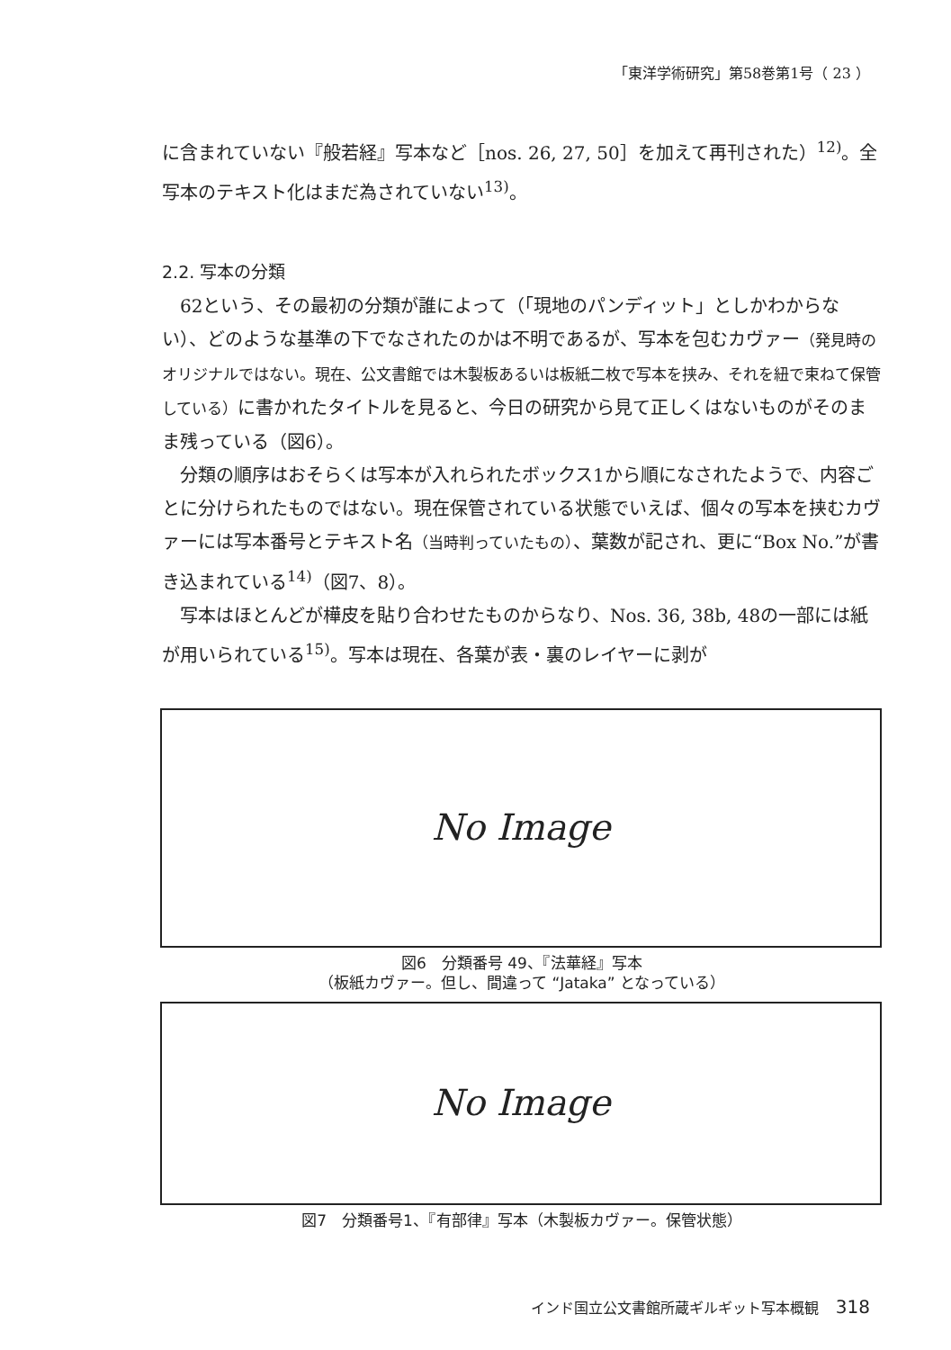「東洋学術研究」第58巻第1号（ 23 ）
に含まれていない『般若経』写本など［nos. 26, 27, 50］を加えて再刊された）<sup>12)</sup>。全写本のテキスト化はまだ為されていない<sup>13)</sup>。
2.2. 写本の分類
62という、その最初の分類が誰によって（「現地のパンディット」としかわからない）、どのような基準の下でなされたのかは不明であるが、写本を包むカヴァー（発見時のオリジナルではない。現在、公文書館では木製板あるいは板紙二枚で写本を挟み、それを紐で束ねて保管している）に書かれたタイトルを見ると、今日の研究から見て正しくはないものがそのまま残っている（図6）。
分類の順序はおそらくは写本が入れられたボックス1から順になされたようで、内容ごとに分けられたものではない。現在保管されている状態でいえば、個々の写本を挟むカヴァーには写本番号とテキスト名（当時判っていたもの）、葉数が記され、更に“Box No.”が書き込まれている<sup>14)</sup>（図7、8）。
写本はほとんどが樺皮を貼り合わせたものからなり、Nos. 36, 38b, 48の一部には紙が用いられている<sup>15)</sup>。写本は現在、各葉が表・裏のレイヤーに剥が
No Image
図6　分類番号 49、『法華経』写本
（板紙カヴァー。但し、間違って “Jataka” となっている）
No Image
図7　分類番号1、『有部律』写本（木製板カヴァー。保管状態）
インド国立公文書館所蔵ギルギット写本概観 318